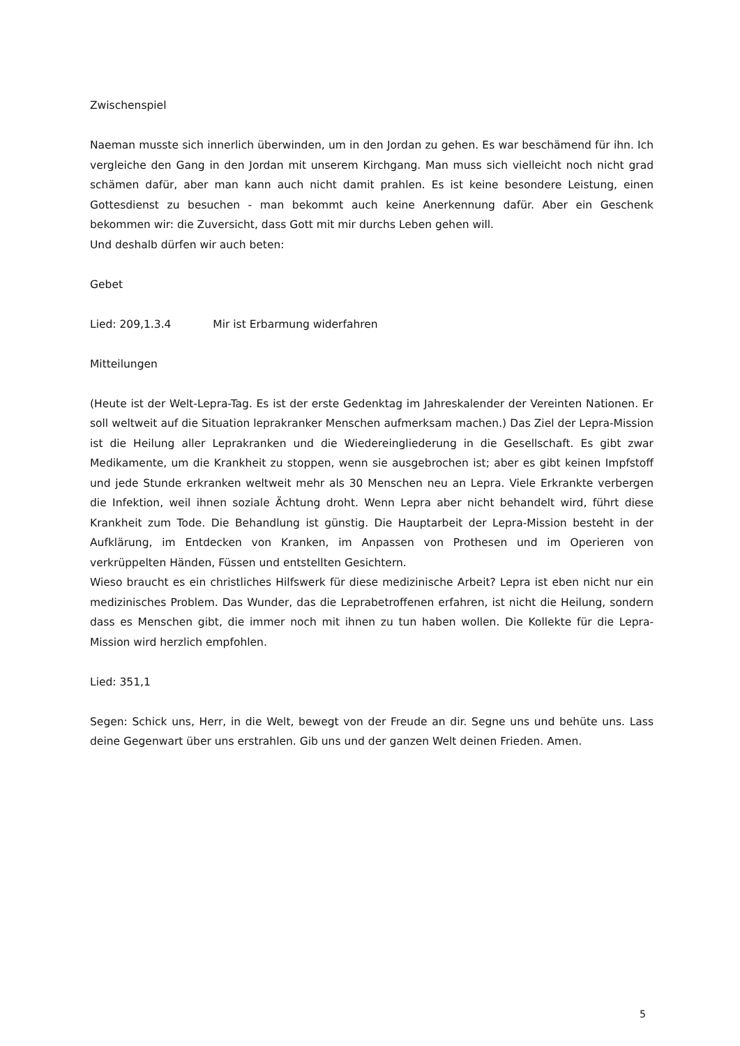Zwischenspiel
Naeman musste sich innerlich überwinden, um in den Jordan zu gehen. Es war beschämend für ihn. Ich vergleiche den Gang in den Jordan mit unserem Kirchgang. Man muss sich vielleicht noch nicht grad schämen dafür, aber man kann auch nicht damit prahlen. Es ist keine besondere Leistung, einen Gottesdienst zu besuchen - man bekommt auch keine Anerkennung dafür. Aber ein Geschenk bekommen wir: die Zuversicht, dass Gott mit mir durchs Leben gehen will.
Und deshalb dürfen wir auch beten:
Gebet
Lied: 209,1.3.4 Mir ist Erbarmung widerfahren
Mitteilungen
(Heute ist der Welt-Lepra-Tag. Es ist der erste Gedenktag im Jahreskalender der Vereinten Nationen. Er soll weltweit auf die Situation leprakranker Menschen aufmerksam machen.) Das Ziel der Lepra-Mission ist die Heilung aller Leprakranken und die Wiedereingliederung in die Gesellschaft. Es gibt zwar Medikamente, um die Krankheit zu stoppen, wenn sie ausgebrochen ist; aber es gibt keinen Impfstoff und jede Stunde erkranken weltweit mehr als 30 Menschen neu an Lepra. Viele Erkrankte verbergen die Infektion, weil ihnen soziale Ächtung droht. Wenn Lepra aber nicht behandelt wird, führt diese Krankheit zum Tode. Die Behandlung ist günstig. Die Hauptarbeit der Lepra-Mission besteht in der Aufklärung, im Entdecken von Kranken, im Anpassen von Prothesen und im Operieren von verkrüppelten Händen, Füssen und entstellten Gesichtern.
Wieso braucht es ein christliches Hilfswerk für diese medizinische Arbeit? Lepra ist eben nicht nur ein medizinisches Problem. Das Wunder, das die Leprabetroffenen erfahren, ist nicht die Heilung, sondern dass es Menschen gibt, die immer noch mit ihnen zu tun haben wollen. Die Kollekte für die Lepra-Mission wird herzlich empfohlen.
Lied: 351,1
Segen: Schick uns, Herr, in die Welt, bewegt von der Freude an dir. Segne uns und behüte uns. Lass deine Gegenwart über uns erstrahlen. Gib uns und der ganzen Welt deinen Frieden. Amen.
5